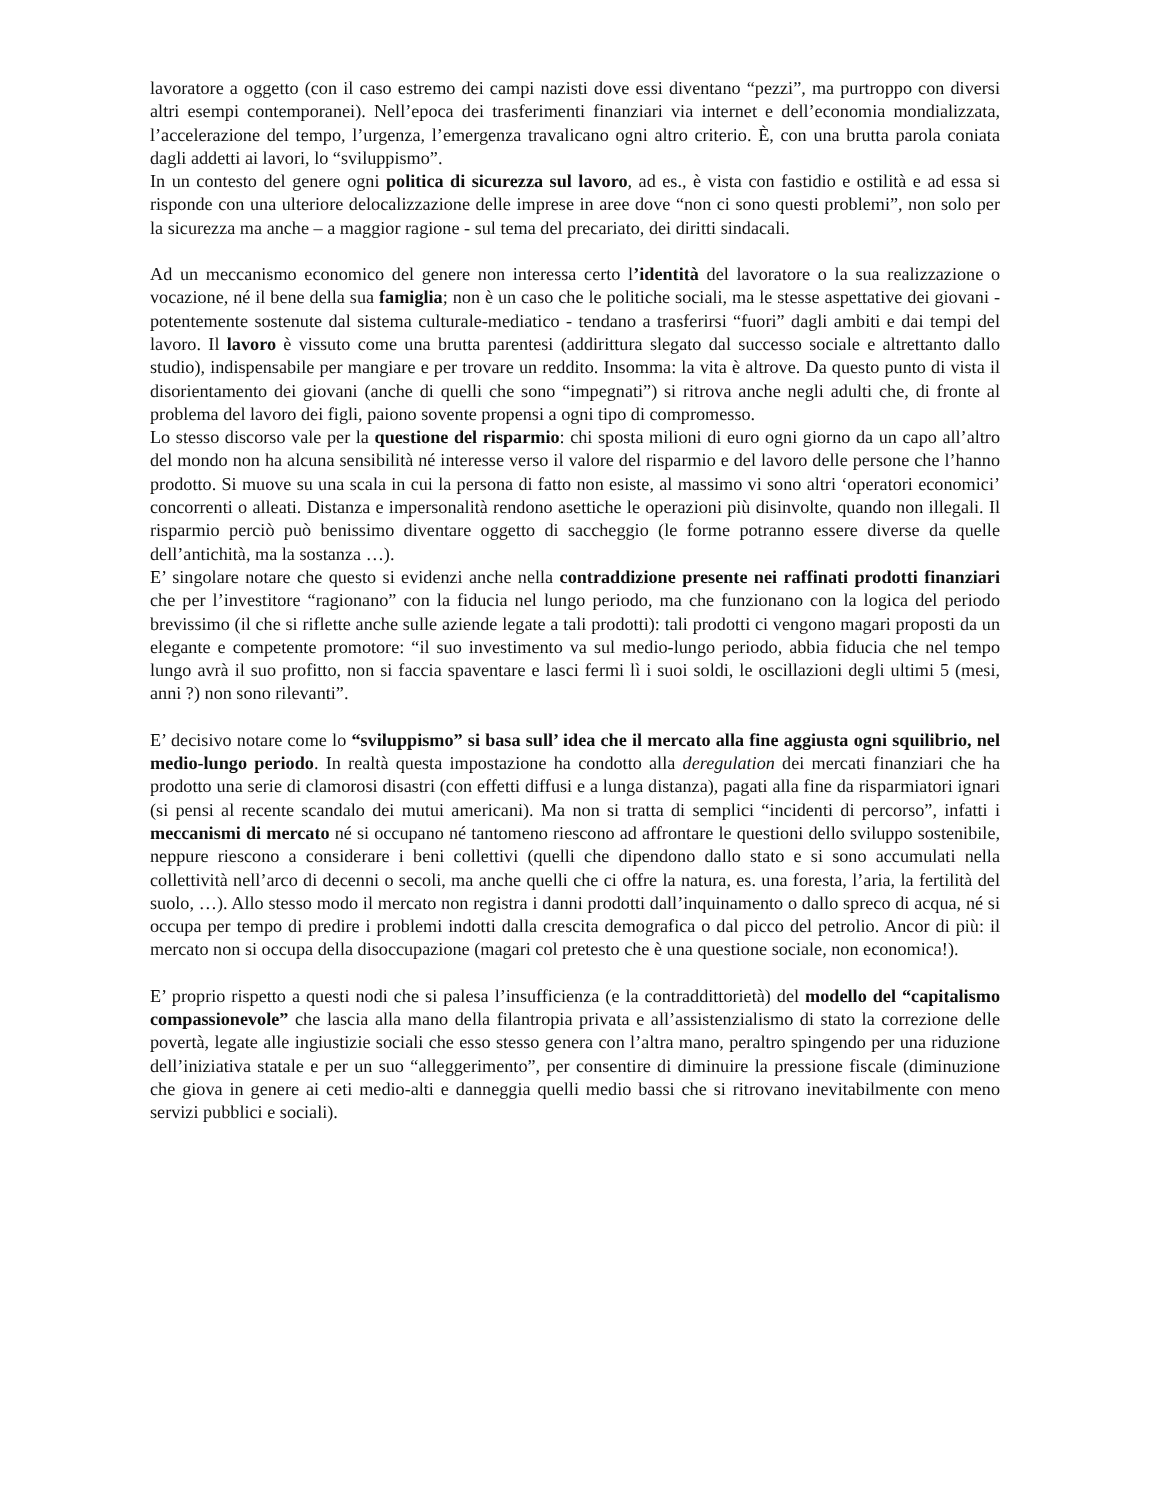lavoratore a oggetto (con il caso estremo dei campi nazisti dove essi diventano “pezzi”, ma purtroppo con diversi altri esempi contemporanei). Nell’epoca dei trasferimenti finanziari via internet e dell’economia mondializzata, l’accelerazione del tempo, l’urgenza, l’emergenza travalicano ogni altro criterio. È, con una brutta parola coniata dagli addetti ai lavori, lo “sviluppismo”.
In un contesto del genere ogni politica di sicurezza sul lavoro, ad es., è vista con fastidio e ostilità e ad essa si risponde con una ulteriore delocalizzazione delle imprese in aree dove “non ci sono questi problemi”, non solo per la sicurezza ma anche – a maggior ragione - sul tema del precariato, dei diritti sindacali.
Ad un meccanismo economico del genere non interessa certo l’identità del lavoratore o la sua realizzazione o vocazione, né il bene della sua famiglia; non è un caso che le politiche sociali, ma le stesse aspettative dei giovani -potentemente sostenute dal sistema culturale-mediatico - tendano a trasferirsi “fuori” dagli ambiti e dai tempi del lavoro. Il lavoro è vissuto come una brutta parentesi (addirittura slegato dal successo sociale e altrettanto dallo studio), indispensabile per mangiare e per trovare un reddito. Insomma: la vita è altrove. Da questo punto di vista il disorientamento dei giovani (anche di quelli che sono “impegnati”) si ritrova anche negli adulti che, di fronte al problema del lavoro dei figli, paiono sovente propensi a ogni tipo di compromesso.
Lo stesso discorso vale per la questione del risparmio: chi sposta milioni di euro ogni giorno da un capo all’altro del mondo non ha alcuna sensibilità né interesse verso il valore del risparmio e del lavoro delle persone che l’hanno prodotto. Si muove su una scala in cui la persona di fatto non esiste, al massimo vi sono altri ‘operatori economici’ concorrenti o alleati. Distanza e impersonalità rendono asettiche le operazioni più disinvolte, quando non illegali. Il risparmio perciò può benissimo diventare oggetto di saccheggio (le forme potranno essere diverse da quelle dell’antichità, ma la sostanza …).
E’ singolare notare che questo si evidenzi anche nella contraddizione presente nei raffinati prodotti finanziari che per l’investitore “ragionano” con la fiducia nel lungo periodo, ma che funzionano con la logica del periodo brevissimo (il che si riflette anche sulle aziende legate a tali prodotti): tali prodotti ci vengono magari proposti da un elegante e competente promotore: “il suo investimento va sul medio-lungo periodo, abbia fiducia che nel tempo lungo avrà il suo profitto, non si faccia spaventare e lasci fermi lì i suoi soldi, le oscillazioni degli ultimi 5 (mesi, anni ?) non sono rilevanti”.
E’ decisivo notare come lo “sviluppismo” si basa sull’ idea che il mercato alla fine aggiusta ogni squilibrio, nel medio-lungo periodo. In realtà questa impostazione ha condotto alla deregulation dei mercati finanziari che ha prodotto una serie di clamorosi disastri (con effetti diffusi e a lunga distanza), pagati alla fine da risparmiatori ignari (si pensi al recente scandalo dei mutui americani). Ma non si tratta di semplici “incidenti di percorso”, infatti i meccanismi di mercato né si occupano né tantomeno riescono ad affrontare le questioni dello sviluppo sostenibile, neppure riescono a considerare i beni collettivi (quelli che dipendono dallo stato e si sono accumulati nella collettività nell’arco di decenni o secoli, ma anche quelli che ci offre la natura, es. una foresta, l’aria, la fertilità del suolo, …). Allo stesso modo il mercato non registra i danni prodotti dall’inquinamento o dallo spreco di acqua, né si occupa per tempo di predire i problemi indotti dalla crescita demografica o dal picco del petrolio. Ancor di più: il mercato non si occupa della disoccupazione (magari col pretesto che è una questione sociale, non economica!).
E’ proprio rispetto a questi nodi che si palesa l’insufficienza (e la contraddittorietà) del modello del “capitalismo compassionevole” che lascia alla mano della filantropia privata e all’assistenzialismo di stato la correzione delle povertà, legate alle ingiustizie sociali che esso stesso genera con l’altra mano, peraltro spingendo per una riduzione dell’iniziativa statale e per un suo “alleggerimento”, per consentire di diminuire la pressione fiscale (diminuzione che giova in genere ai ceti medio-alti e danneggia quelli medio bassi che si ritrovano inevitabilmente con meno servizi pubblici e sociali).